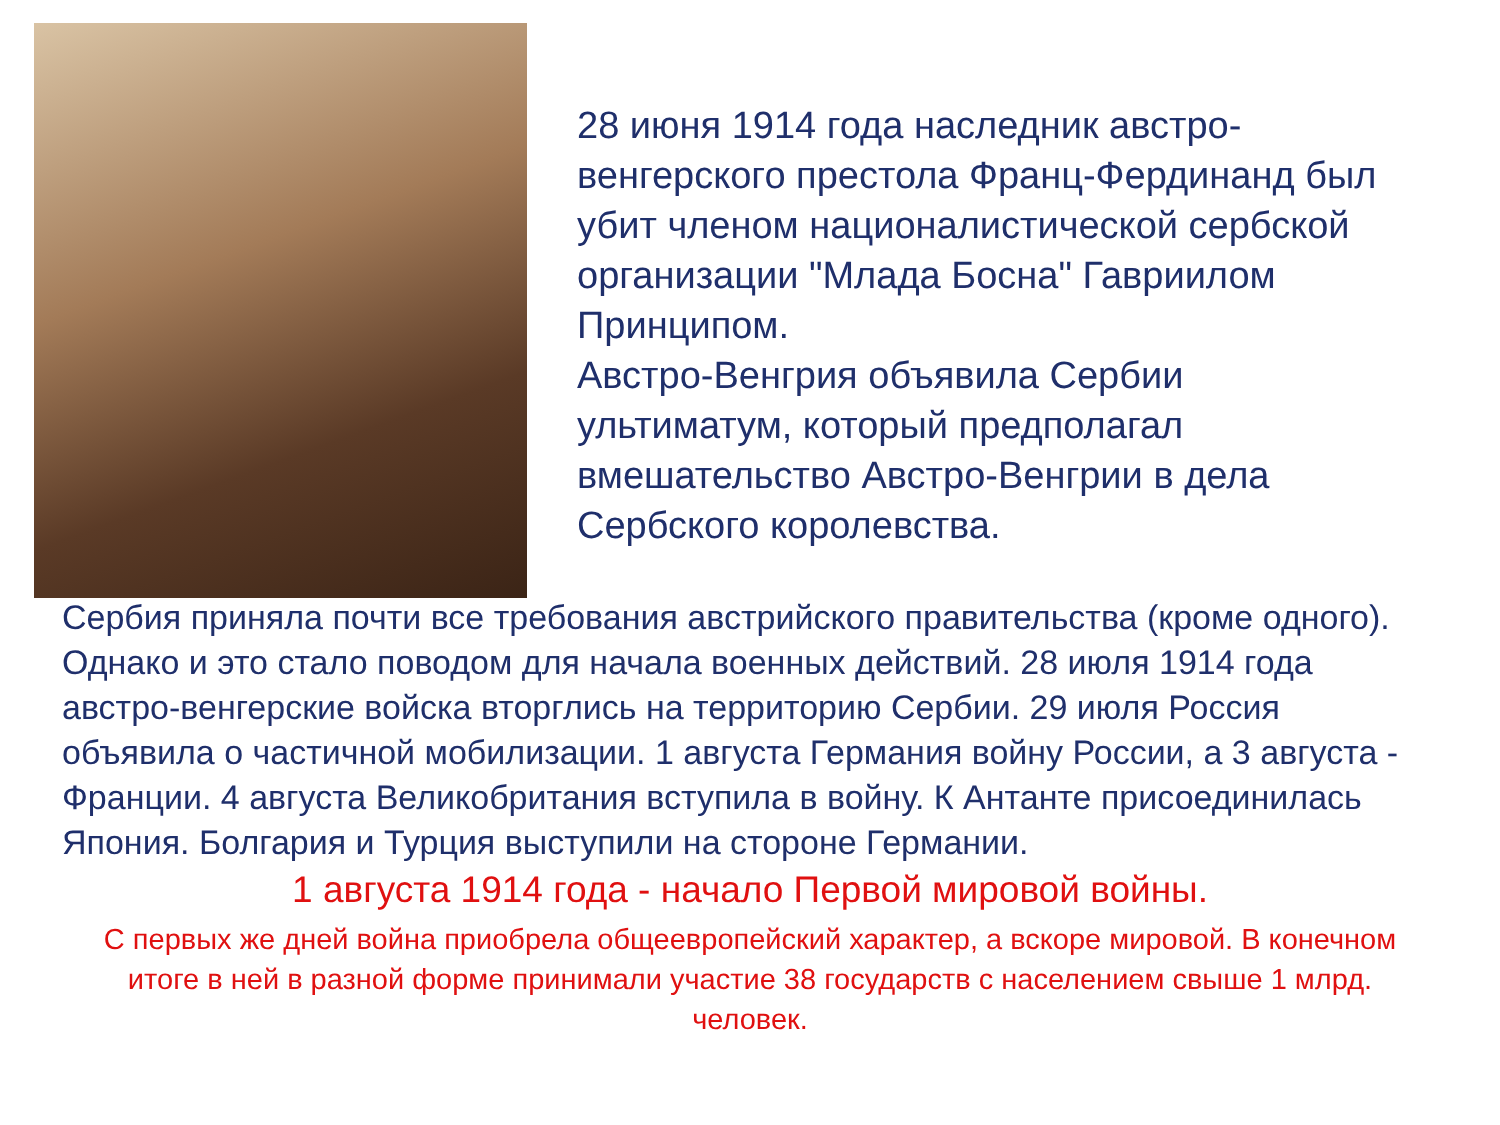28 июня 1914 года наследник австро-венгерского престола Франц-Фердинанд был убит членом националистической сербской организации "Млада Босна" Гавриилом Принципом.
Австро-Венгрия объявила Сербии ультиматум, который предполагал вмешательство Австро-Венгрии в дела Сербского королевства.
Сербия приняла почти все требования австрийского правительства (кроме одного). Однако и это стало поводом для начала военных действий. 28 июля 1914 года австро-венгерские войска вторглись на территорию Сербии. 29 июля Россия объявила о частичной мобилизации. 1 августа Германия войну России, а 3 августа - Франции. 4 августа Великобритания вступила в войну. К Антанте присоединилась Япония. Болгария и Турция выступили на стороне Германии.
1 августа 1914 года - начало Первой мировой войны.
С первых же дней война приобрела общеевропейский характер, а вскоре мировой. В конечном итоге в ней в разной форме принимали участие 38 государств с населением свыше 1 млрд. человек.